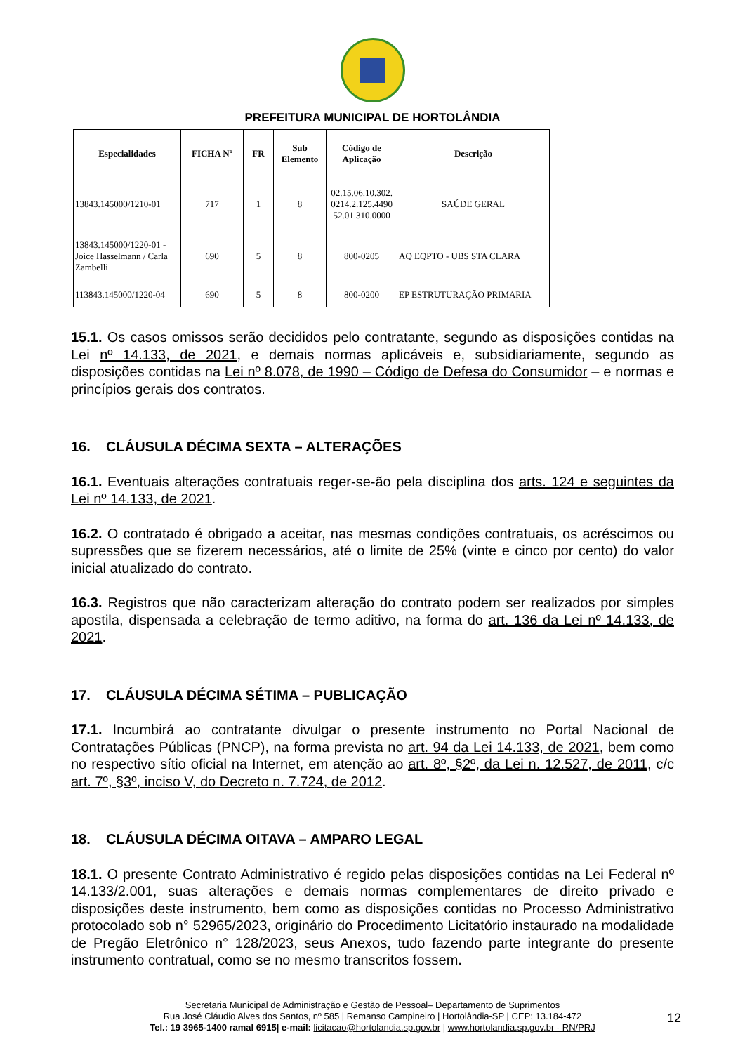PREFEITURA MUNICIPAL DE HORTOLÂNDIA
| Especialidades | FICHA Nº | FR | Sub Elemento | Código de Aplicação | Descrição |
| --- | --- | --- | --- | --- | --- |
| 13843.145000/1210-01 | 717 | 1 | 8 | 02.15.06.10.302. 0214.2.125.4490 52.01.310.0000 | SAÚDE GERAL |
| 13843.145000/1220-01 - Joice Hasselmann / Carla Zambelli | 690 | 5 | 8 | 800-0205 | AQ EQPTO - UBS STA CLARA |
| 113843.145000/1220-04 | 690 | 5 | 8 | 800-0200 | EP ESTRUTURAÇÃO PRIMARIA |
15.1. Os casos omissos serão decididos pelo contratante, segundo as disposições contidas na Lei nº 14.133, de 2021, e demais normas aplicáveis e, subsidiariamente, segundo as disposições contidas na Lei nº 8.078, de 1990 – Código de Defesa do Consumidor – e normas e princípios gerais dos contratos.
16. CLÁUSULA DÉCIMA SEXTA – ALTERAÇÕES
16.1. Eventuais alterações contratuais reger-se-ão pela disciplina dos arts. 124 e seguintes da Lei nº 14.133, de 2021.
16.2. O contratado é obrigado a aceitar, nas mesmas condições contratuais, os acréscimos ou supressões que se fizerem necessários, até o limite de 25% (vinte e cinco por cento) do valor inicial atualizado do contrato.
16.3. Registros que não caracterizam alteração do contrato podem ser realizados por simples apostila, dispensada a celebração de termo aditivo, na forma do art. 136 da Lei nº 14.133, de 2021.
17. CLÁUSULA DÉCIMA SÉTIMA – PUBLICAÇÃO
17.1. Incumbirá ao contratante divulgar o presente instrumento no Portal Nacional de Contratações Públicas (PNCP), na forma prevista no art. 94 da Lei 14.133, de 2021, bem como no respectivo sítio oficial na Internet, em atenção ao art. 8º, §2º, da Lei n. 12.527, de 2011, c/c art. 7º, §3º, inciso V, do Decreto n. 7.724, de 2012.
18. CLÁUSULA DÉCIMA OITAVA – AMPARO LEGAL
18.1. O presente Contrato Administrativo é regido pelas disposições contidas na Lei Federal nº 14.133/2.001, suas alterações e demais normas complementares de direito privado e disposições deste instrumento, bem como as disposições contidas no Processo Administrativo protocolado sob n° 52965/2023, originário do Procedimento Licitatório instaurado na modalidade de Pregão Eletrônico n° 128/2023, seus Anexos, tudo fazendo parte integrante do presente instrumento contratual, como se no mesmo transcritos fossem.
Secretaria Municipal de Administração e Gestão de Pessoal– Departamento de Suprimentos
Rua José Cláudio Alves dos Santos, nº 585 | Remanso Campineiro | Hortolândia-SP | CEP: 13.184-472
Tel.: 19 3965-1400 ramal 6915| e-mail: licitacao@hortolandia.sp.gov.br | www.hortolandia.sp.gov.br - RN/PRJ
12